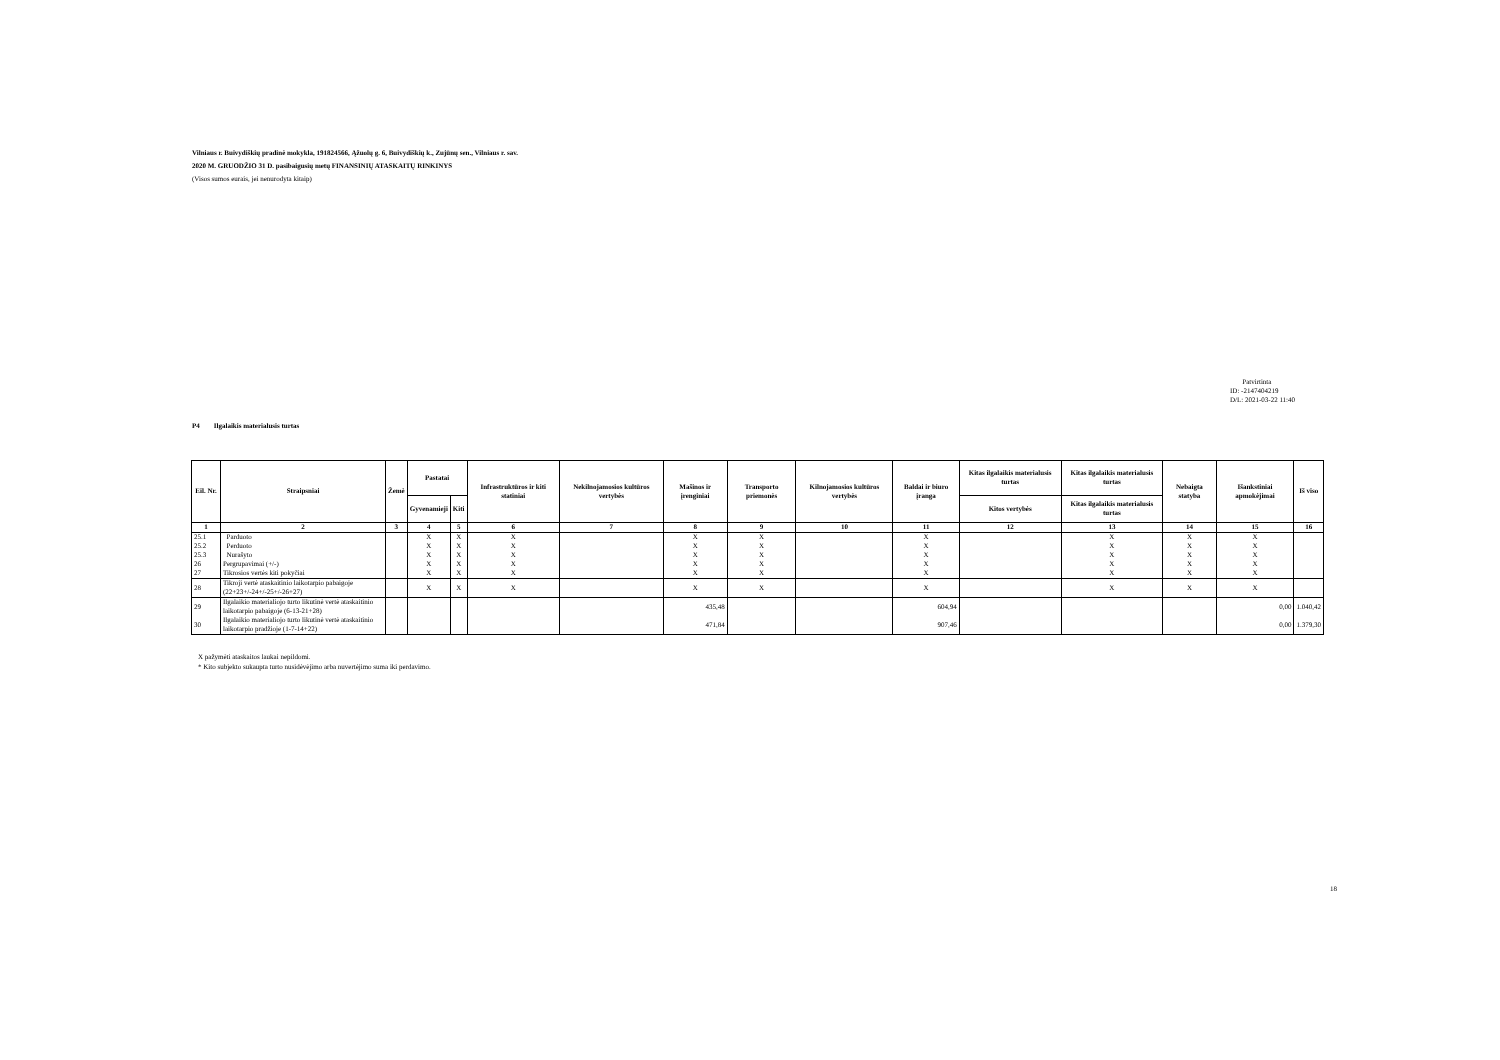Vilniaus r. Buivydiškių pradinė mokykla, 191824566, Ąžuolų g. 6, Buivydiškių k., Zujūnų sen., Vilniaus r. sav.
2020 M. GRUODŽIO 31 D. pasibaigusių metų FINANSINIŲ ATASKAITŲ RINKINYS
(Visos sumos eurais, jei nenurodyta kitaip)
Patvirtinta
ID: -2147404219
D/L: 2021-03-22 11:40
P4 Ilgalaikis materialusis turtas
| Eil. Nr. | Straipsniai | Žemė | Pastatai | | Infrastruktūros ir kiti statiniai | Nekilnojamosios kultūros vertybės | Mašinos ir įrenginiai | Transporto priemonės | Kilnojamosios kultūros vertybės | Baldai ir biuro įranga | Kitas ilgalaikis materialusis turtas | Kitas ilgalaikis materialusis turtas | Nebaigta statyba | Išankstiniai apmokėjimai | Iš viso |
| --- | --- | --- | --- | --- | --- | --- | --- | --- | --- | --- | --- | --- | --- | --- | --- |
| | | | Gyvenamieji | Kiti | | | | | | | Kitos vertybės | Kitas ilgalaikis materialusis turtas | | | |
| 1 | 2 | 3 | 4 | 5 | 6 | 7 | 8 | 9 | 10 | 11 | 12 | 13 | 14 | 15 | 16 |
| 25.1 | Parduoto | | X | X | X | | X | X | | X | | X | X | X | |
| 25.2 | Perduoto | | X | X | X | | X | X | | X | | X | X | X | |
| 25.3 | Nurašyto | | X | X | X | | X | X | | X | | X | X | X | |
| 26 | Pergrupavimai (+/-) | | X | X | X | | X | X | | X | | X | X | X | |
| 27 | Tikrosios vertės kiti pokyčiai | | X | X | X | | X | X | | X | | X | X | X | |
| 28 | Tikroji vertė ataskaitinio laikotarpio pabaigoje (22+23+/-24+/-25+/-26+27) | | X | X | X | | X | X | | X | | X | X | X | |
| 29 | Ilgalaikio materialiojo turto likutinė vertė ataskaitinio laikotarpio pabaigoje (6-13-21+28) | | | | | | 435,48 | | | 604,94 | | | | 0,00 | 1.040,42 |
| 30 | Ilgalaikio materialiojo turto likutinė vertė ataskaitinio laikotarpio pradžioje (1-7-14+22) | | | | | | 471,84 | | | 907,46 | | | | 0,00 | 1.379,30 |
X pažymėti ataskaitos laukai nepildomi.
* Kito subjekto sukaupta turto nusidėvėjimo arba nuvertėjimo suma iki perdavimo.
18